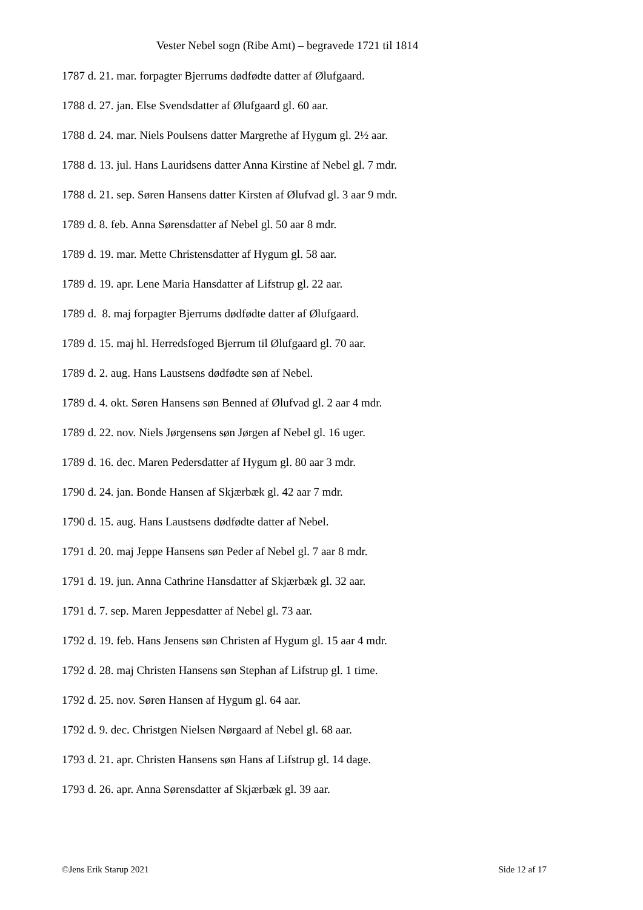Vester Nebel sogn (Ribe Amt) – begravede 1721 til 1814
1787 d. 21. mar. forpagter Bjerrums dødfødte datter af Ølufgaard.
1788 d. 27. jan. Else Svendsdatter af Ølufgaard gl. 60 aar.
1788 d. 24. mar. Niels Poulsens datter Margrethe af Hygum gl. 2½ aar.
1788 d. 13. jul. Hans Lauridsens datter Anna Kirstine af Nebel gl. 7 mdr.
1788 d. 21. sep. Søren Hansens datter Kirsten af Ølufvad gl. 3 aar 9 mdr.
1789 d. 8. feb. Anna Sørensdatter af Nebel gl. 50 aar 8 mdr.
1789 d. 19. mar. Mette Christensdatter af Hygum gl. 58 aar.
1789 d. 19. apr. Lene Maria Hansdatter af Lifstrup gl. 22 aar.
1789 d. 8. maj forpagter Bjerrums dødfødte datter af Ølufgaard.
1789 d. 15. maj hl. Herredsfoged Bjerrum til Ølufgaard gl. 70 aar.
1789 d. 2. aug. Hans Laustsens dødfødte søn af Nebel.
1789 d. 4. okt. Søren Hansens søn Benned af Ølufvad gl. 2 aar 4 mdr.
1789 d. 22. nov. Niels Jørgensens søn Jørgen af Nebel gl. 16 uger.
1789 d. 16. dec. Maren Pedersdatter af Hygum gl. 80 aar 3 mdr.
1790 d. 24. jan. Bonde Hansen af Skjærbæk gl. 42 aar 7 mdr.
1790 d. 15. aug. Hans Laustsens dødfødte datter af Nebel.
1791 d. 20. maj Jeppe Hansens søn Peder af Nebel gl. 7 aar 8 mdr.
1791 d. 19. jun. Anna Cathrine Hansdatter af Skjærbæk gl. 32 aar.
1791 d. 7. sep. Maren Jeppesdatter af Nebel gl. 73 aar.
1792 d. 19. feb. Hans Jensens søn Christen af Hygum gl. 15 aar 4 mdr.
1792 d. 28. maj Christen Hansens søn Stephan af Lifstrup gl. 1 time.
1792 d. 25. nov. Søren Hansen af Hygum gl. 64 aar.
1792 d. 9. dec. Christgen Nielsen Nørgaard af Nebel gl. 68 aar.
1793 d. 21. apr. Christen Hansens søn Hans af Lifstrup gl. 14 dage.
1793 d. 26. apr. Anna Sørensdatter af Skjærbæk gl. 39 aar.
©Jens Erik Starup 2021 Side 12 af 17